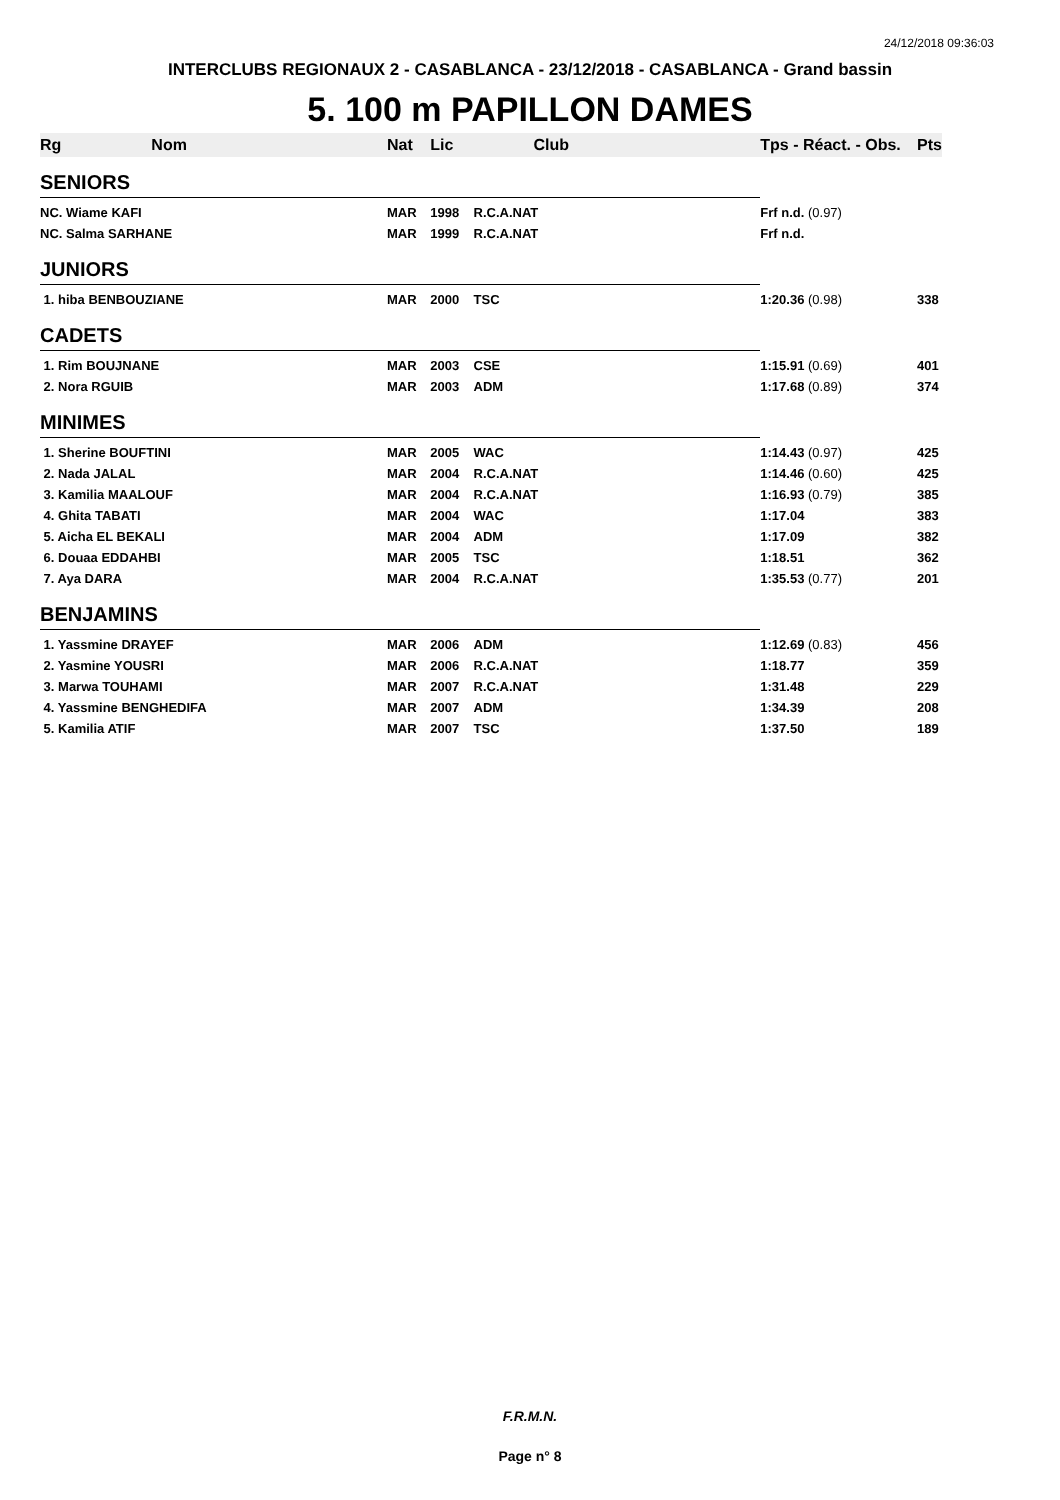24/12/2018 09:36:03
INTERCLUBS REGIONAUX 2 - CASABLANCA - 23/12/2018 - CASABLANCA - Grand bassin
5. 100 m PAPILLON DAMES
| Rg | Nom | Nat | Lic | Club | Tps - Réact. - Obs. | Pts |
| --- | --- | --- | --- | --- | --- | --- |
| SENIORS | | | | | | |
| NC. Wiame KAFI | | MAR | 1998 | R.C.A.NAT | Frf n.d. (0.97) | |
| NC. Salma SARHANE | | MAR | 1999 | R.C.A.NAT | Frf n.d. | |
| JUNIORS | | | | | | |
| 1. hiba BENBOUZIANE | | MAR | 2000 | TSC | 1:20.36 (0.98) | 338 |
| CADETS | | | | | | |
| 1. Rim BOUJNANE | | MAR | 2003 | CSE | 1:15.91 (0.69) | 401 |
| 2. Nora RGUIB | | MAR | 2003 | ADM | 1:17.68 (0.89) | 374 |
| MINIMES | | | | | | |
| 1. Sherine BOUFTINI | | MAR | 2005 | WAC | 1:14.43 (0.97) | 425 |
| 2. Nada JALAL | | MAR | 2004 | R.C.A.NAT | 1:14.46 (0.60) | 425 |
| 3. Kamilia MAALOUF | | MAR | 2004 | R.C.A.NAT | 1:16.93 (0.79) | 385 |
| 4. Ghita TABATI | | MAR | 2004 | WAC | 1:17.04 | 383 |
| 5. Aicha EL BEKALI | | MAR | 2004 | ADM | 1:17.09 | 382 |
| 6. Douaa EDDAHBI | | MAR | 2005 | TSC | 1:18.51 | 362 |
| 7. Aya DARA | | MAR | 2004 | R.C.A.NAT | 1:35.53 (0.77) | 201 |
| BENJAMINS | | | | | | |
| 1. Yassmine DRAYEF | | MAR | 2006 | ADM | 1:12.69 (0.83) | 456 |
| 2. Yasmine YOUSRI | | MAR | 2006 | R.C.A.NAT | 1:18.77 | 359 |
| 3. Marwa TOUHAMI | | MAR | 2007 | R.C.A.NAT | 1:31.48 | 229 |
| 4. Yassmine BENGHEDIFA | | MAR | 2007 | ADM | 1:34.39 | 208 |
| 5. Kamilia ATIF | | MAR | 2007 | TSC | 1:37.50 | 189 |
F.R.M.N.
Page n° 8